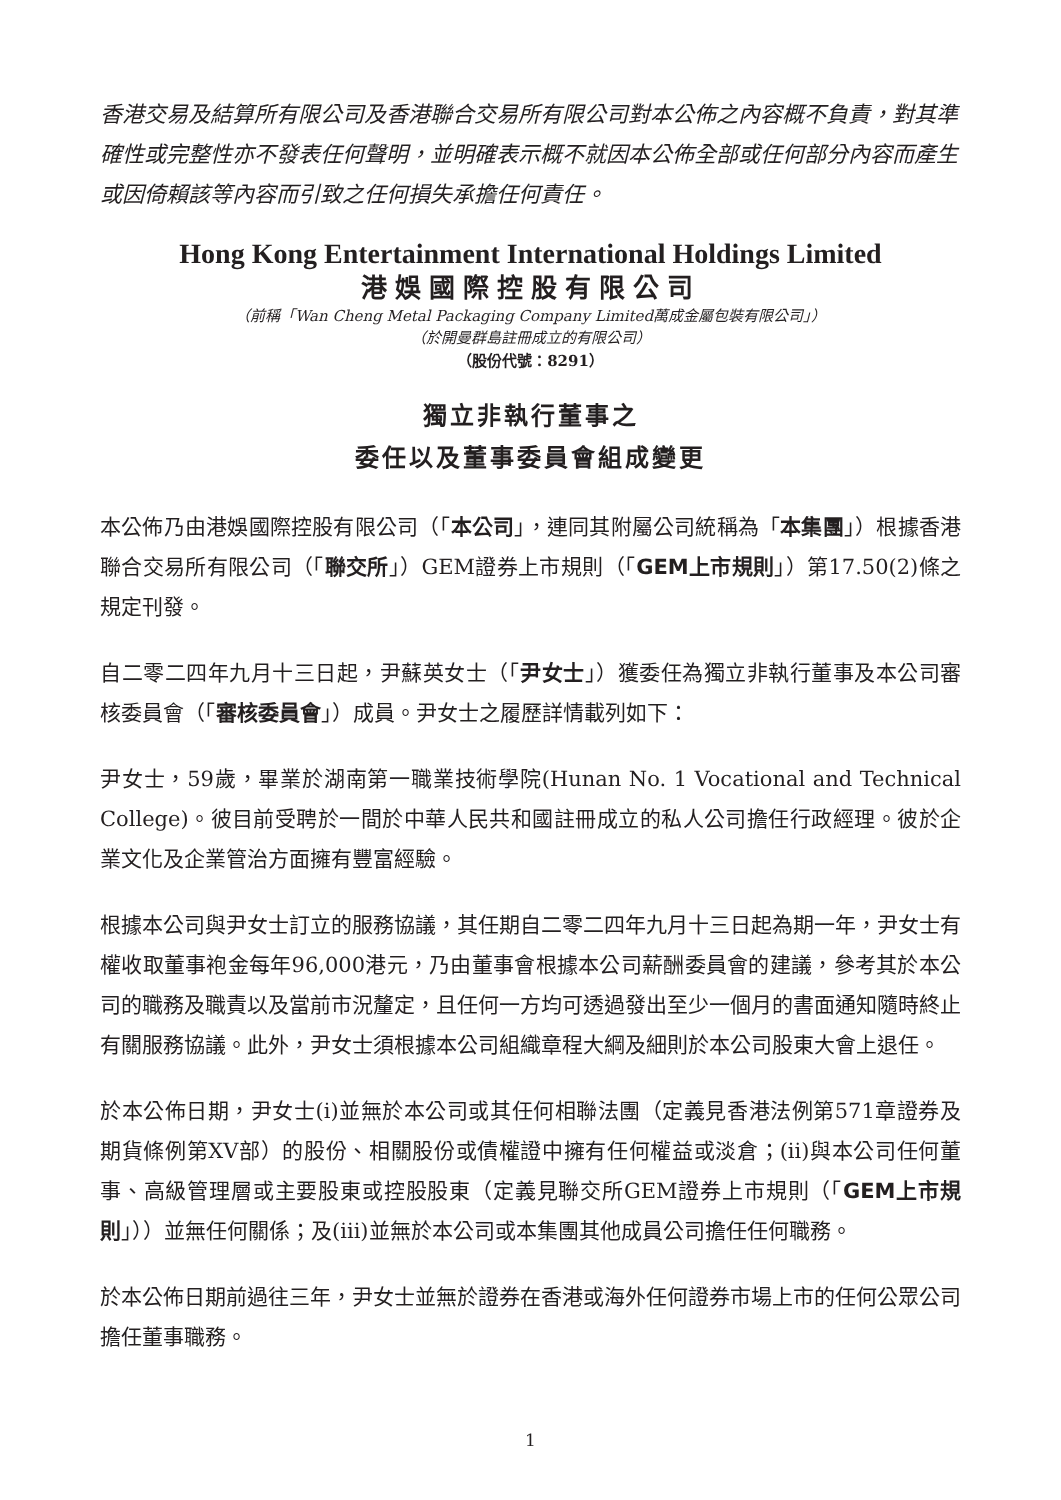香港交易及結算所有限公司及香港聯合交易所有限公司對本公佈之內容概不負責，對其準確性或完整性亦不發表任何聲明，並明確表示概不就因本公佈全部或任何部分內容而產生或因倚賴該等內容而引致之任何損失承擔任何責任。
Hong Kong Entertainment International Holdings Limited
港娛國際控股有限公司
（前稱「Wan Cheng Metal Packaging Company Limited萬成金屬包裝有限公司」）
（於開曼群島註冊成立的有限公司）
（股份代號：8291）
獨立非執行董事之
委任以及董事委員會組成變更
本公佈乃由港娛國際控股有限公司（「本公司」，連同其附屬公司統稱為「本集團」）根據香港聯合交易所有限公司（「聯交所」）GEM證券上市規則（「GEM上市規則」）第17.50(2)條之規定刊發。
自二零二四年九月十三日起，尹蘇英女士（「尹女士」）獲委任為獨立非執行董事及本公司審核委員會（「審核委員會」）成員。尹女士之履歷詳情載列如下：
尹女士，59歲，畢業於湖南第一職業技術學院(Hunan No. 1 Vocational and Technical College)。彼目前受聘於一間於中華人民共和國註冊成立的私人公司擔任行政經理。彼於企業文化及企業管治方面擁有豐富經驗。
根據本公司與尹女士訂立的服務協議，其任期自二零二四年九月十三日起為期一年，尹女士有權收取董事袍金每年96,000港元，乃由董事會根據本公司薪酬委員會的建議，參考其於本公司的職務及職責以及當前市況釐定，且任何一方均可透過發出至少一個月的書面通知隨時終止有關服務協議。此外，尹女士須根據本公司組織章程大綱及細則於本公司股東大會上退任。
於本公佈日期，尹女士(i)並無於本公司或其任何相聯法團（定義見香港法例第571章證券及期貨條例第XV部）的股份、相關股份或債權證中擁有任何權益或淡倉；(ii)與本公司任何董事、高級管理層或主要股東或控股股東（定義見聯交所GEM證券上市規則（「GEM上市規則」））並無任何關係；及(iii)並無於本公司或本集團其他成員公司擔任任何職務。
於本公佈日期前過往三年，尹女士並無於證券在香港或海外任何證券市場上市的任何公眾公司擔任董事職務。
1